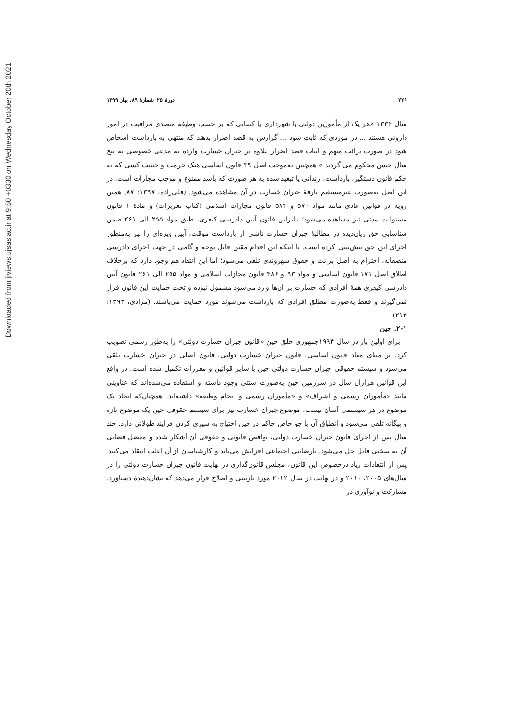Downloaded from jlviews.ujsas.ac.ir at 9:50 +0330 on Wednesday October 20th 2021
۲۲۶ دورهٔ ۲۵، شمارهٔ ۸۹، بهار ۱۳۹۹
سال ۱۳۳۴ «هر یک از مأمورین دولتی یا شهرداری یا کسانی که بر حسب وظیفه متصدی مراقبت در امور داروئی هستند ... در موردی که ثابت شود ... گزارش به قصد اضرار بدهند که منتهی به بازداشت اشخاص شود در صورت برائت متهم و اثبات قصد اضرار علاوه بر جبران خسارت وارده به مدعی خصوصی به پنج سال حبس محکوم می گردند.» همچنین به‌موجب اصل ۳۹ قانون اساسی هتک حرمت و حیثیت کسی که به حکم قانون دستگیر، بازداشت، زندانی یا تبعید شده به هر صورت که باشد ممنوع و موجب مجازات است. در این اصل به‌صورت غیرمستقیم بارقهٔ جبران خسارت در آن مشاهده می‌شود. (قلی‌زاده، ۱۳۹۷: ۸۷) همین رویه در قوانین عادی مانند مواد ۵۷۰ و ۵۸۳ قانون مجازات اسلامی (کتاب تعزیرات) و مادهٔ ۱ قانون مسئولیت مدنی نیز مشاهده می‌شود؛ بنابراین قانون آیین دادرسی کیفری، طبق مواد ۲۵۵ الی ۲۶۱ ضمن شناسایی حق زیان‌دیده در مطالبهٔ جبران خسارت ناشی از بازداشت موقت، آیین ویژه‌ای را نیز به‌منظور اجرای این حق پیش‌بینی کرده است. با اینکه این اقدام مقنن قابل توجه و گامی در جهت اجرای دادرسی منصفانه، احترام به اصل برائت و حقوق شهروندی تلقی می‌شود؛ اما این انتقاد هم وجود دارد که برخلاف اطلاق اصل ۱۷۱ قانون اساسی و مواد ۹۳ و ۴۸۶ قانون مجازات اسلامی و مواد ۲۵۵ الی ۲۶۱ قانون آیین دادرسی کیفری همهٔ افرادی که خسارت بر آن‌ها وارد می‌شود مشمول نبوده و تحت حمایت این قانون قرار نمی‌گیرند و فقط به‌صورت مطلق افرادی که بازداشت می‌شوند مورد حمایت می‌باشند. (مرادی، ۱۳۹۳: ۲۱۳)
۲-۱. چین
برای اولین بار در سال ۱۹۹۴جمهوری خلق چین «قانون جبران خسارت دولتی» را به‌طور رسمی تصویب کرد. بر مبنای مفاد قانون اساسی، قانون جبران خسارت دولتی، قانون اصلی در جبران خسارت تلقی می‌شود و سیستم حقوقی جبران خسارت دولتی چین با سایر قوانین و مقررات تکمیل شده است. در واقع این قوانین هزاران سال در سرزمین چین به‌صورت سنتی وجود داشته و استفاده می‌شده‌اند که عناوینی مانند «مأموران رسمی و اشراف» و «مأموران رسمی و انجام وظیفه» داشته‌اند. همچنان‌که ایجاد یک موضوع در هر سیستمی آسان نیست، موضوع جبران خسارت نیز برای سیستم حقوقی چین یک موضوع تازه و بیگانه تلقی می‌شود و انطباق آن با جو خاص حاکم در چین احتیاج به سپری کردن فرایند طولانی دارد. چند سال پس از اجرای قانون جبران خسارت دولتی، نواقص قانونی و حقوقی آن آشکار شده و معضل قضایی آن به سختی قابل حل می‌شود. نارضایتی اجتماعی افزایش می‌یابد و کارشناسان از آن اغلب انتقاد می‌کنند. پس از انتقادات زیاد درخصوص این قانون، مجلس قانون‌گذاری در نهایت قانون جبران خسارت دولتی را در سال‌های ۲۰۰۵، ۲۰۱۰ و در نهایت در سال ۲۰۱۲ مورد بازبینی و اصلاح قرار می‌دهد که نشان‌دهندهٔ دستاورد، مشارکت و نوآوری در